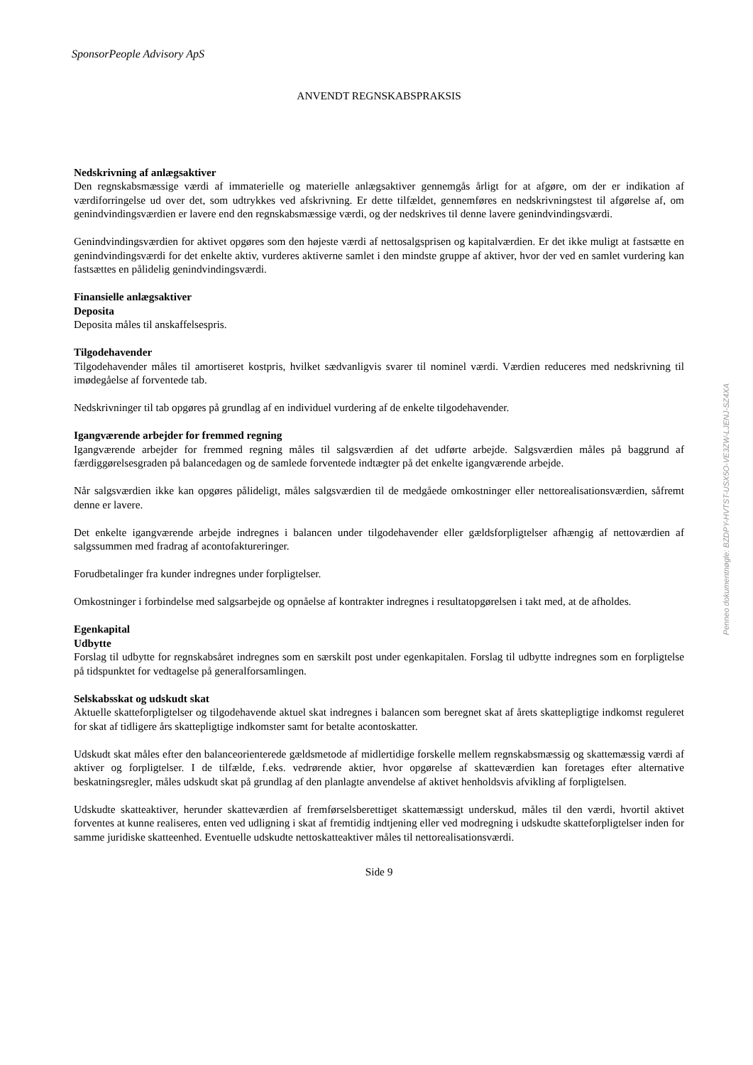SponsorPeople Advisory ApS
ANVENDT REGNSKABSPRAKSIS
Nedskrivning af anlægsaktiver
Den regnskabsmæssige værdi af immaterielle og materielle anlægsaktiver gennemgås årligt for at afgøre, om der er indikation af værdiforringelse ud over det, som udtrykkes ved afskrivning. Er dette tilfældet, gennemføres en nedskrivningstest til afgørelse af, om genindvindingsværdien er lavere end den regnskabsmæssige værdi, og der nedskrives til denne lavere genindvindingsværdi.
Genindvindingsværdien for aktivet opgøres som den højeste værdi af nettosalgsprisen og kapitalværdien. Er det ikke muligt at fastsætte en genindvindingsværdi for det enkelte aktiv, vurderes aktiverne samlet i den mindste gruppe af aktiver, hvor der ved en samlet vurdering kan fastsættes en pålidelig genindvindingsværdi.
Finansielle anlægsaktiver
Deposita
Deposita måles til anskaffelsespris.
Tilgodehavender
Tilgodehavender måles til amortiseret kostpris, hvilket sædvanligvis svarer til nominel værdi. Værdien reduceres med nedskrivning til imødegåelse af forventede tab.
Nedskrivninger til tab opgøres på grundlag af en individuel vurdering af de enkelte tilgodehavender.
Igangværende arbejder for fremmed regning
Igangværende arbejder for fremmed regning måles til salgsværdien af det udførte arbejde. Salgsværdien måles på baggrund af færdiggørelsesgraden på balancedagen og de samlede forventede indtægter på det enkelte igangværende arbejde.
Når salgsværdien ikke kan opgøres pålideligt, måles salgsværdien til de medgåede omkostninger eller nettorealisationsværdien, såfremt denne er lavere.
Det enkelte igangværende arbejde indregnes i balancen under tilgodehavender eller gældsforpligtelser afhængig af nettoværdien af salgssummen med fradrag af acontofaktureringer.
Forudbetalinger fra kunder indregnes under forpligtelser.
Omkostninger i forbindelse med salgsarbejde og opnåelse af kontrakter indregnes i resultatopgørelsen i takt med, at de afholdes.
Egenkapital
Udbytte
Forslag til udbytte for regnskabsåret indregnes som en særskilt post under egenkapitalen. Forslag til udbytte indregnes som en forpligtelse på tidspunktet for vedtagelse på generalforsamlingen.
Selskabsskat og udskudt skat
Aktuelle skatteforpligtelser og tilgodehavende aktuel skat indregnes i balancen som beregnet skat af årets skattepligtige indkomst reguleret for skat af tidligere års skattepligtige indkomster samt for betalte acontoskatter.
Udskudt skat måles efter den balanceorienterede gældsmetode af midlertidige forskelle mellem regnskabsmæssig og skattemæssig værdi af aktiver og forpligtelser. I de tilfælde, f.eks. vedrørende aktier, hvor opgørelse af skatteværdien kan foretages efter alternative beskatningsregler, måles udskudt skat på grundlag af den planlagte anvendelse af aktivet henholdsvis afvikling af forpligtelsen.
Udskudte skatteaktiver, herunder skatteværdien af fremførselsberettiget skattemæssigt underskud, måles til den værdi, hvortil aktivet forventes at kunne realiseres, enten ved udligning i skat af fremtidig indtjening eller ved modregning i udskudte skatteforpligtelser inden for samme juridiske skatteenhed. Eventuelle udskudte nettoskatteaktiver måles til nettorealisationsværdi.
Side 9
Penneo dokumentnøgle: BZDPY-HVTST-USX5O-VE3ZW-LJENJ-SZ4XA